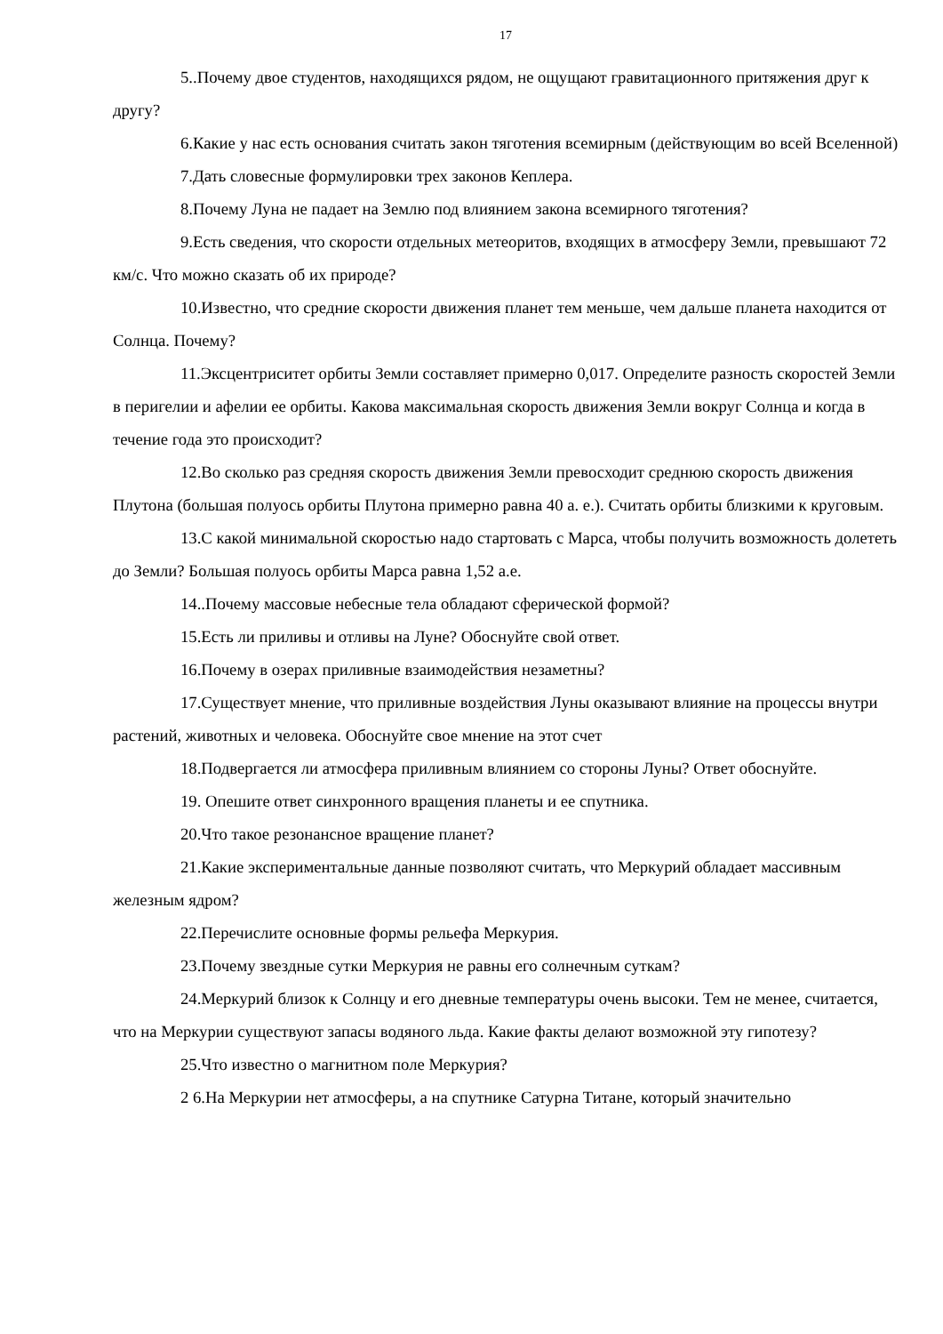17
5..Почему двое студентов, находящихся рядом, не ощущают гравитационного притяжения друг к другу?
6.Какие у нас есть основания считать закон тяготения всемирным (действующим во всей Вселенной)
7.Дать словесные формулировки трех законов Кеплера.
8.Почему Луна не падает на Землю под влиянием закона всемирного тяготения?
9.Есть сведения, что скорости отдельных метеоритов, входящих в атмосферу Земли, превышают 72 км/с. Что можно сказать об их природе?
10.Известно, что средние скорости движения планет тем меньше, чем дальше планета находится от Солнца. Почему?
11.Эксцентриситет орбиты Земли составляет примерно 0,017. Определите разность скоростей Земли в перигелии и афелии ее орбиты. Какова максимальная скорость движения Земли вокруг Солнца и когда в течение года это происходит?
12.Во сколько раз средняя скорость движения Земли превосходит среднюю скорость движения Плутона (большая полуось орбиты Плутона примерно равна 40 а. е.). Считать орбиты близкими к круговым.
13.С какой минимальной скоростью надо стартовать с Марса, чтобы получить возможность долететь до Земли? Большая полуось орбиты Марса равна 1,52 а.е.
14..Почему массовые небесные тела обладают сферической формой?
15.Есть ли приливы и отливы на Луне? Обоснуйте свой ответ.
16.Почему в озерах приливные взаимодействия незаметны?
17.Существует мнение, что приливные воздействия Луны оказывают влияние на процессы внутри растений, животных и человека. Обоснуйте свое мнение на этот счет
18.Подвергается ли атмосфера приливным влиянием со стороны Луны? Ответ обоснуйте.
19. Опешите ответ синхронного вращения планеты и ее спутника.
20.Что такое резонансное вращение планет?
21.Какие экспериментальные данные позволяют считать, что Меркурий обладает массивным железным ядром?
22.Перечислите основные формы рельефа Меркурия.
23.Почему звездные сутки Меркурия не равны его солнечным суткам?
24.Меркурий близок к Солнцу и его дневные температуры очень высоки. Тем не менее, считается, что на Меркурии существуют запасы водяного льда. Какие факты делают возможной эту гипотезу?
25.Что известно о магнитном поле Меркурия?
2 6.На Меркурии нет атмосферы, а на спутнике Сатурна Титане, который значительно